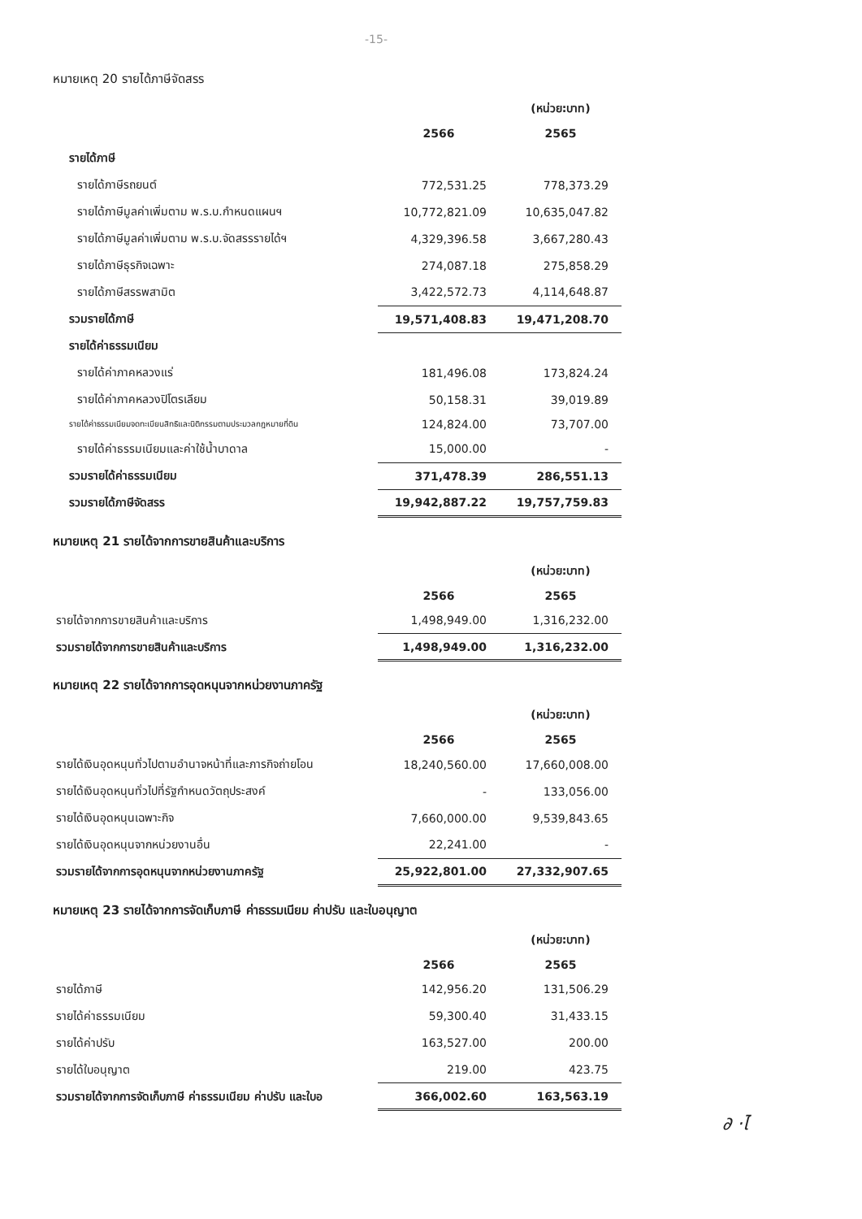-15-
หมายเหตุ 20 รายได้ภาษีจัดสรร
| | | (หน่วย:บาท) |
| | 2566 | 2565 |
| รายได้ภาษี | | |
| รายได้ภาษีรถยนต์ | 772,531.25 | 778,373.29 |
| รายได้ภาษีมูลค่าเพิ่มตาม พ.ร.บ.กำหนดแผนฯ | 10,772,821.09 | 10,635,047.82 |
| รายได้ภาษีมูลค่าเพิ่มตาม พ.ร.บ.จัดสรรรายได้ฯ | 4,329,396.58 | 3,667,280.43 |
| รายได้ภาษีธุรกิจเฉพาะ | 274,087.18 | 275,858.29 |
| รายได้ภาษีสรรพสามิต | 3,422,572.73 | 4,114,648.87 |
| รวมรายได้ภาษี | 19,571,408.83 | 19,471,208.70 |
| รายได้ค่าธรรมเนียม | | |
| รายได้ค่าภาคหลวงแร่ | 181,496.08 | 173,824.24 |
| รายได้ค่าภาคหลวงปิโตรเลียม | 50,158.31 | 39,019.89 |
| รายได้ค่าธรรมเนียมจดทะเบียนสิทธิและนิติกรรมตามประมวลกฎหมายที่ดิน | 124,824.00 | 73,707.00 |
| รายได้ค่าธรรมเนียมและค่าใช้น้ำบาดาล | 15,000.00 | - |
| รวมรายได้ค่าธรรมเนียม | 371,478.39 | 286,551.13 |
| รวมรายได้ภาษีจัดสรร | 19,942,887.22 | 19,757,759.83 |
หมายเหตุ 21 รายได้จากการขายสินค้าและบริการ
| | | (หน่วย:บาท) |
| | 2566 | 2565 |
| รายได้จากการขายสินค้าและบริการ | 1,498,949.00 | 1,316,232.00 |
| รวมรายได้จากการขายสินค้าและบริการ | 1,498,949.00 | 1,316,232.00 |
หมายเหตุ 22 รายได้จากการอุดหนุนจากหน่วยงานภาครัฐ
| | | (หน่วย:บาท) |
| | 2566 | 2565 |
| รายได้เงินอุดหนุนทั่วไปตามอำนาจหน้าที่และภารกิจถ่ายโอน | 18,240,560.00 | 17,660,008.00 |
| รายได้เงินอุดหนุนทั่วไปที่รัฐกำหนดวัตถุประสงค์ | - | 133,056.00 |
| รายได้เงินอุดหนุนเฉพาะกิจ | 7,660,000.00 | 9,539,843.65 |
| รายได้เงินอุดหนุนจากหน่วยงานอื่น | 22,241.00 | - |
| รวมรายได้จากการอุดหนุนจากหน่วยงานภาครัฐ | 25,922,801.00 | 27,332,907.65 |
หมายเหตุ 23 รายได้จากการจัดเก็บภาษี ค่าธรรมเนียม ค่าปรับ และใบอนุญาต
| | | (หน่วย:บาท) |
| | 2566 | 2565 |
| รายได้ภาษี | 142,956.20 | 131,506.29 |
| รายได้ค่าธรรมเนียม | 59,300.40 | 31,433.15 |
| รายได้ค่าปรับ | 163,527.00 | 200.00 |
| รายได้ใบอนุญาต | 219.00 | 423.75 |
| รวมรายได้จากการจัดเก็บภาษี ค่าธรรมเนียม ค่าปรับ และใบอ | 366,002.60 | 163,563.19 |
∂ ·ไ